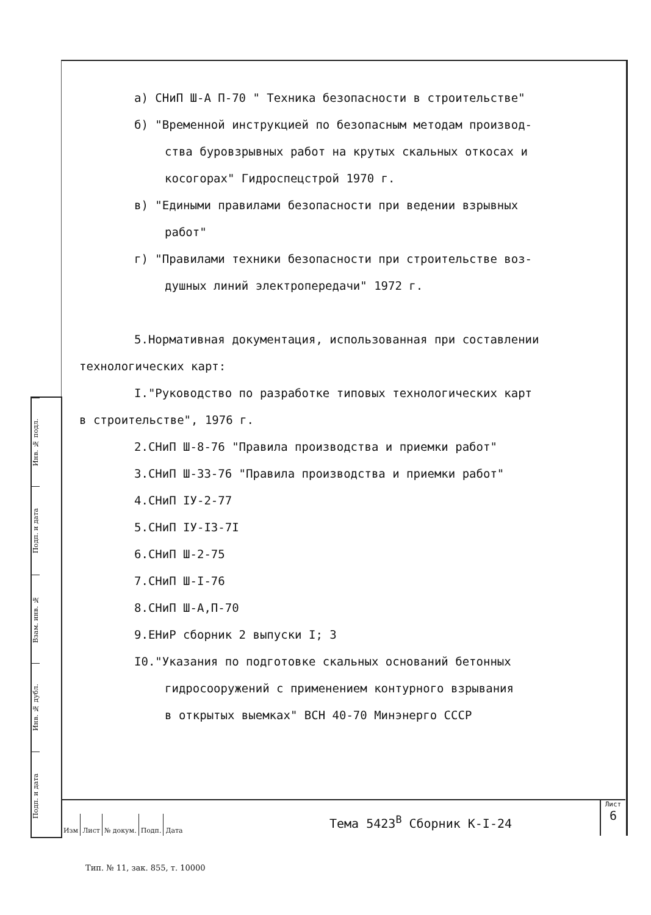Инв. № подл.
Подп. и дата
Взам. инв. №
Инв. № дубл.
Подп. и дата
а) СНиП Ш-А П-70 " Техника безопасности в строительстве"
б) "Временной инструкцией по безопасным методам производ-
ства буровзрывных работ на крутых скальных откосах и
косогорах" Гидроспецстрой 1970 г.
в) "Едиными правилами безопасности при ведении взрывных
работ"
г) "Правилами техники безопасности при строительстве воз-
душных линий электропередачи" 1972 г.
5.Нормативная документация, использованная при составлении
технологических карт:
I."Руководство по разработке типовых технологических карт
в строительстве", 1976 г.
2.СНиП Ш-8-76 "Правила производства и приемки работ"
3.СНиП Ш-33-76 "Правила производства и приемки работ"
4.СНиП IУ-2-77
5.СНиП IУ-I3-7I
6.СНиП Ш-2-75
7.СНиП Ш-I-76
8.СНиП Ш-А,П-70
9.ЕНиР сборник 2 выпуски I; 3
I0."Указания по подготовке скальных оснований бетонных
гидросооружений с применением контурного взрывания
в открытых выемках" ВСН 40-70 Минэнерго СССР
| Изм | Лист | № докум. | Подп. | Дата |
Тема 5423<sup>В</sup> Сборник К-I-24
Лист
6
Тип. № 11, зак. 855, т. 10000